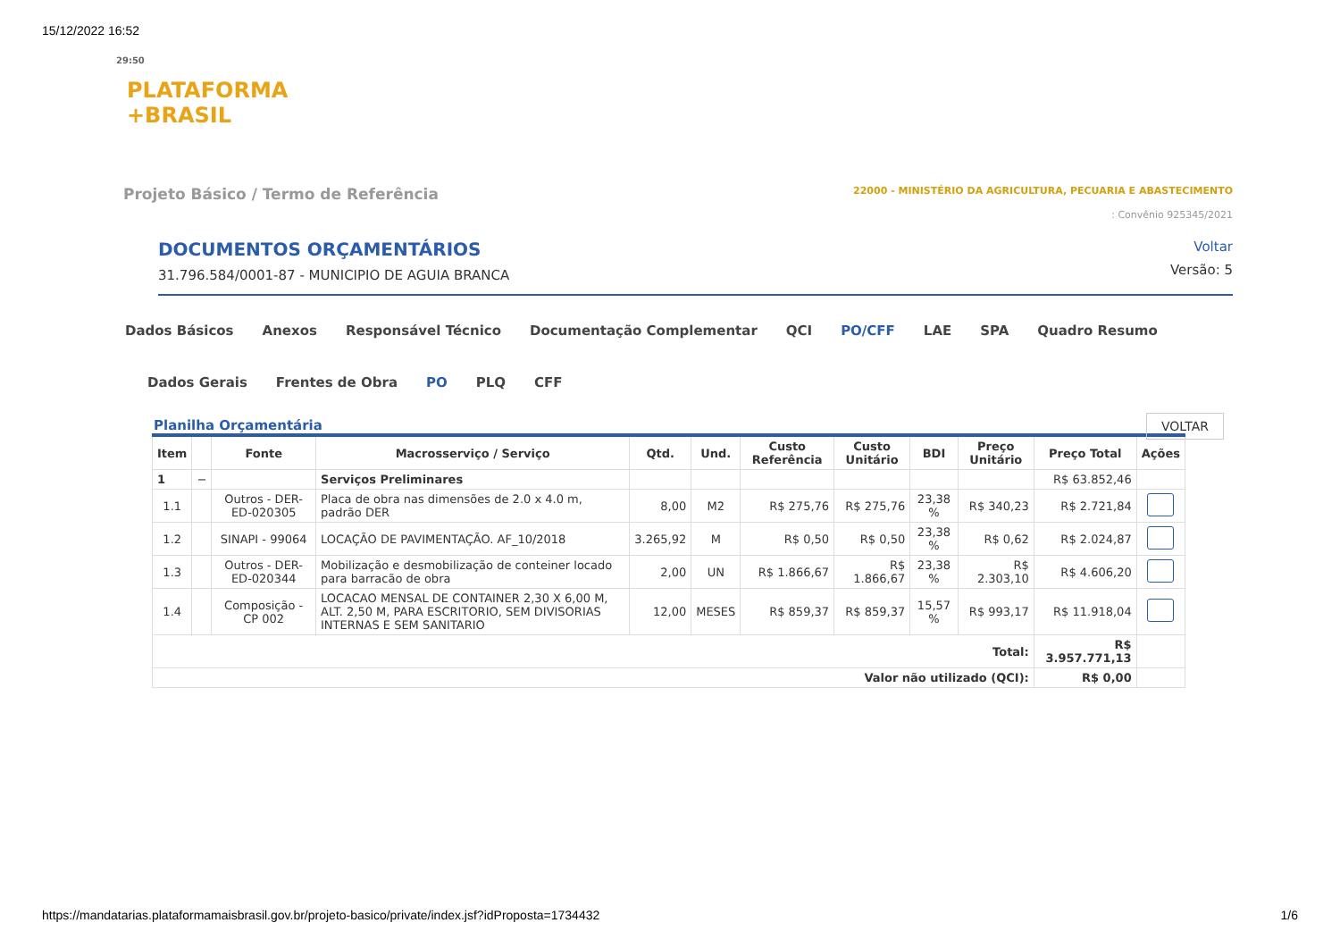15/12/2022 16:52
29:50
PLATAFORMA
+BRASIL
Projeto Básico / Termo de Referência
22000 - MINISTÉRIO DA AGRICULTURA, PECUARIA E ABASTECIMENTO
: Convênio 925345/2021
DOCUMENTOS ORÇAMENTÁRIOS
31.796.584/0001-87 - MUNICIPIO DE AGUIA BRANCA
Voltar
Versão: 5
Dados Básicos Anexos Responsável Técnico Documentação Complementar QCI PO/CFF LAE SPA Quadro Resumo
VOLTAR
Dados Gerais Frentes de Obra PO PLQ CFF
Planilha Orçamentária
| Item | | Fonte | Macrosserviço / Serviço | Qtd. | Und. | Custo Referência | Custo Unitário | BDI | Preço Unitário | Preço Total | Ações |
| --- | --- | --- | --- | --- | --- | --- | --- | --- | --- | --- | --- |
| 1 | − | | Serviços Preliminares | | | | | | | R$ 63.852,46 | |
| 1.1 | | Outros - DER-ED-020305 | Placa de obra nas dimensões de 2.0 x 4.0 m, padrão DER | 8,00 | M2 | R$ 275,76 | R$ 275,76 | 23,38 % | R$ 340,23 | R$ 2.721,84 | |
| 1.2 | | SINAPI - 99064 | LOCAÇÃO DE PAVIMENTAÇÃO. AF_10/2018 | 3.265,92 | M | R$ 0,50 | R$ 0,50 | 23,38 % | R$ 0,62 | R$ 2.024,87 | |
| 1.3 | | Outros - DER-ED-020344 | Mobilização e desmobilização de conteiner locado para barracão de obra | 2,00 | UN | R$ 1.866,67 | R$ 1.866,67 | 23,38 % | R$ 2.303,10 | R$ 4.606,20 | |
| 1.4 | | Composição - CP 002 | LOCACAO MENSAL DE CONTAINER 2,30 X 6,00 M, ALT. 2,50 M, PARA ESCRITORIO, SEM DIVISORIAS INTERNAS E SEM SANITARIO | 12,00 | MESES | R$ 859,37 | R$ 859,37 | 15,57 % | R$ 993,17 | R$ 11.918,04 | |
| Total: | | | | | | | | | | R$ 3.957.771,13 | |
| Valor não utilizado (QCI): | | | | | | | | | | R$ 0,00 | |
https://mandatarias.plataformamaisbrasil.gov.br/projeto-basico/private/index.jsf?idProposta=1734432 1/6